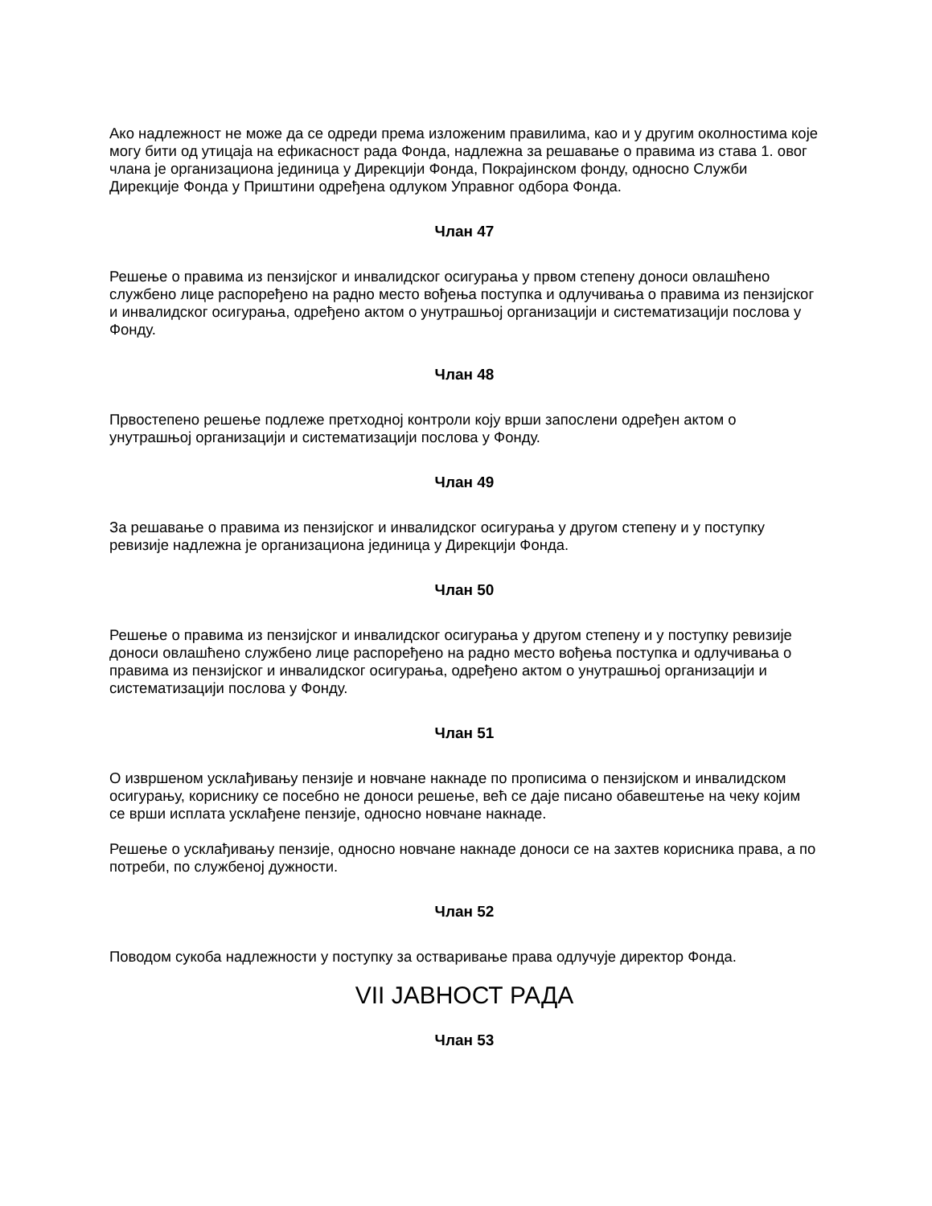Ако надлежност не може да се одреди према изложеним правилима, као и у другим околностима које могу бити од утицаја на ефикасност рада Фонда, надлежна за решавање о правима из става 1. овог члана је организациона јединица у Дирекцији Фонда, Покрајинском фонду, односно Служби Дирекције Фонда у Приштини одређена одлуком Управног одбора Фонда.
Члан 47
Решење о правима из пензијског и инвалидског осигурања у првом степену доноси овлашћено службено лице распоређено на радно место вођења поступка и одлучивања о правима из пензијског и инвалидског осигурања, одређено актом о унутрашњој организацији и систематизацији послова у Фонду.
Члан 48
Првостепено решење подлеже претходној контроли коју врши запослени одређен актом о унутрашњој организацији и систематизацији послова у Фонду.
Члан 49
За решавање о правима из пензијског и инвалидског осигурања у другом степену и у поступку ревизије надлежна је организациона јединица у Дирекцији Фонда.
Члан 50
Решење о правима из пензијског и инвалидског осигурања у другом степену и у поступку ревизије доноси овлашћено службено лице распоређено на радно место вођења поступка и одлучивања о правима из пензијског и инвалидског осигурања, одређено актом о унутрашњој организацији и систематизацији послова у Фонду.
Члан 51
О извршеном усклађивању пензије и новчане накнаде по прописима о пензијском и инвалидском осигурању, кориснику се посебно не доноси решење, већ се даје писано обавештење на чеку којим се врши исплата усклађене пензије, односно новчане накнаде.
Решење о усклађивању пензије, односно новчане накнаде доноси се на захтев корисника права, а по потреби, по службеној дужности.
Члан 52
Поводом сукоба надлежности у поступку за остваривање права одлучује директор Фонда.
VII ЈАВНОСТ РАДА
Члан 53